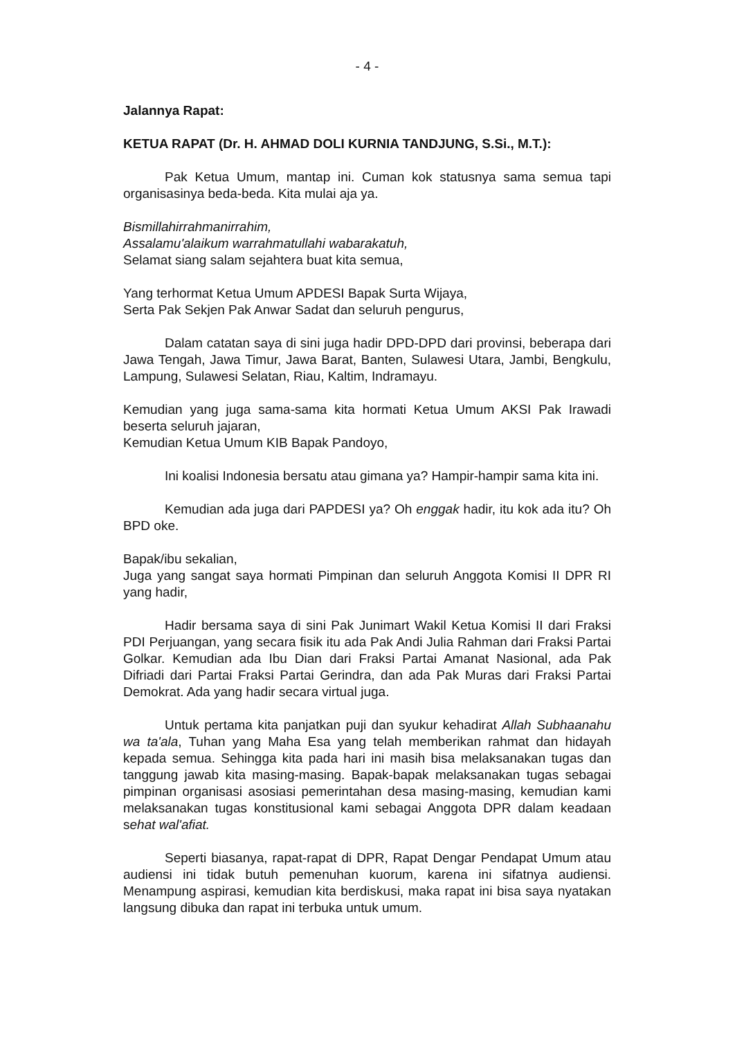- 4 -
Jalannya Rapat:
KETUA RAPAT (Dr. H. AHMAD DOLI KURNIA TANDJUNG, S.Si., M.T.):
Pak Ketua Umum, mantap ini. Cuman kok statusnya sama semua tapi organisasinya beda-beda. Kita mulai aja ya.
Bismillahirrahmanirrahim,
Assalamu'alaikum warrahmatullahi wabarakatuh,
Selamat siang salam sejahtera buat kita semua,
Yang terhormat Ketua Umum APDESI Bapak Surta Wijaya,
Serta Pak Sekjen Pak Anwar Sadat dan seluruh pengurus,
Dalam catatan saya di sini juga hadir DPD-DPD dari provinsi, beberapa dari Jawa Tengah, Jawa Timur, Jawa Barat, Banten, Sulawesi Utara, Jambi, Bengkulu, Lampung, Sulawesi Selatan, Riau, Kaltim, Indramayu.
Kemudian yang juga sama-sama kita hormati Ketua Umum AKSI Pak Irawadi beserta seluruh jajaran,
Kemudian Ketua Umum KIB Bapak Pandoyo,
Ini koalisi Indonesia bersatu atau gimana ya? Hampir-hampir sama kita ini.
Kemudian ada juga dari PAPDESI ya? Oh enggak hadir, itu kok ada itu? Oh BPD oke.
Bapak/ibu sekalian,
Juga yang sangat saya hormati Pimpinan dan seluruh Anggota Komisi II DPR RI yang hadir,
Hadir bersama saya di sini Pak Junimart Wakil Ketua Komisi II dari Fraksi PDI Perjuangan, yang secara fisik itu ada Pak Andi Julia Rahman dari Fraksi Partai Golkar. Kemudian ada Ibu Dian dari Fraksi Partai Amanat Nasional, ada Pak Difriadi dari Partai Fraksi Partai Gerindra, dan ada Pak Muras dari Fraksi Partai Demokrat. Ada yang hadir secara virtual juga.
Untuk pertama kita panjatkan puji dan syukur kehadirat Allah Subhaanahu wa ta'ala, Tuhan yang Maha Esa yang telah memberikan rahmat dan hidayah kepada semua. Sehingga kita pada hari ini masih bisa melaksanakan tugas dan tanggung jawab kita masing-masing. Bapak-bapak melaksanakan tugas sebagai pimpinan organisasi asosiasi pemerintahan desa masing-masing, kemudian kami melaksanakan tugas konstitusional kami sebagai Anggota DPR dalam keadaan sehat wal'afiat.
Seperti biasanya, rapat-rapat di DPR, Rapat Dengar Pendapat Umum atau audiensi ini tidak butuh pemenuhan kuorum, karena ini sifatnya audiensi. Menampung aspirasi, kemudian kita berdiskusi, maka rapat ini bisa saya nyatakan langsung dibuka dan rapat ini terbuka untuk umum.